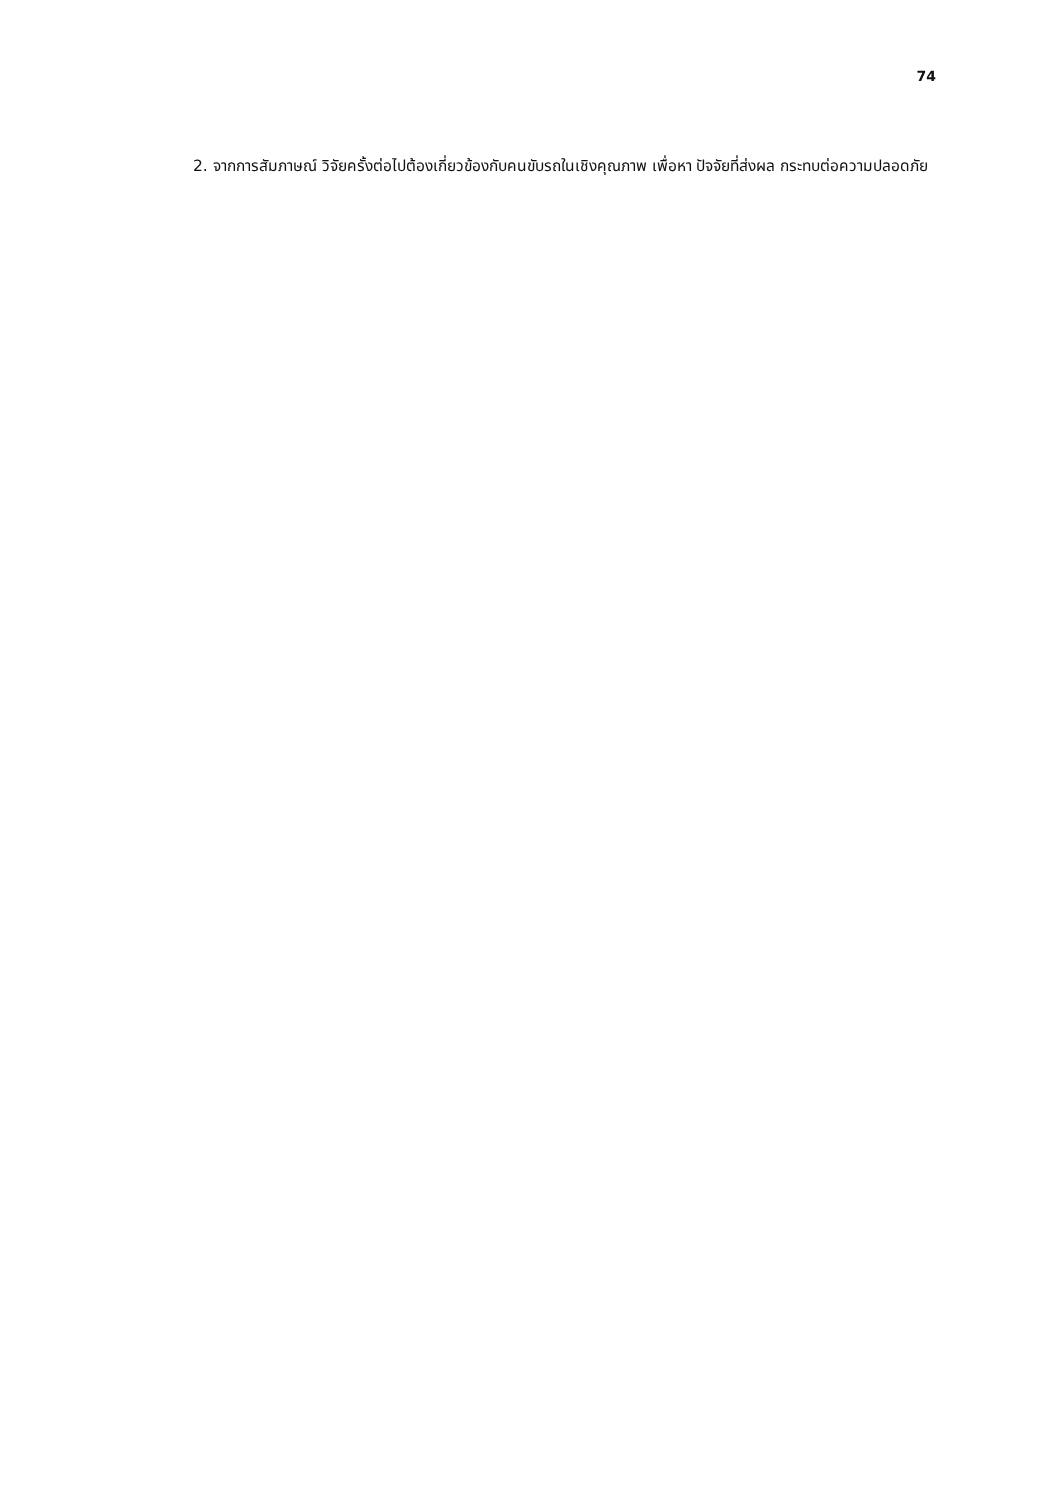74
2. จากการสัมภาษณ์ วิจัยครั้งต่อไปต้องเกี่ยวข้องกับคนขับรถในเชิงคุณภาพ เพื่อหา ปัจจัยที่ส่งผล กระทบต่อความปลอดภัย